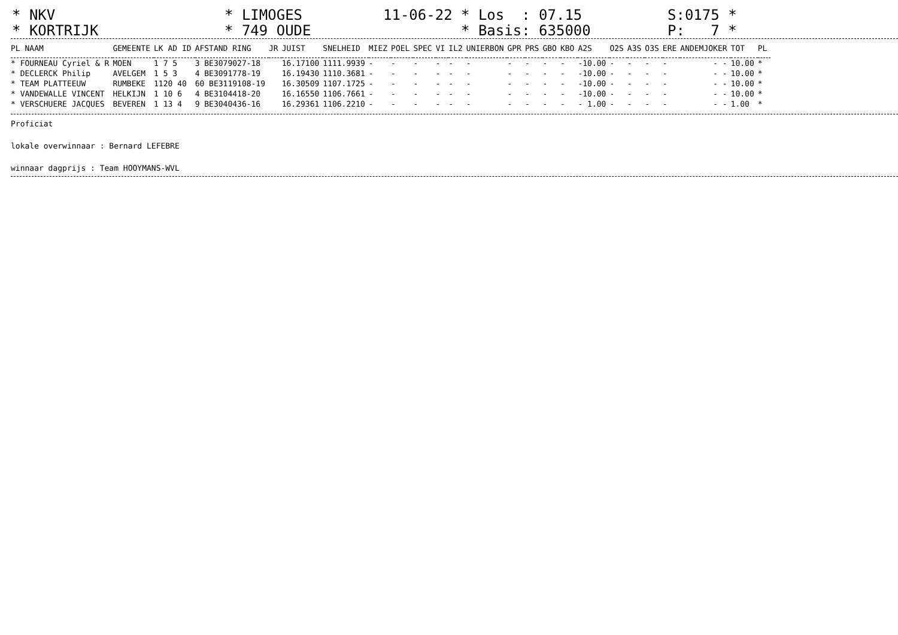* NKV
* KORTRIJK
* LIMOGES
* 749 OUDE
11-06-22
* Los : 07.15
* Basis: 635000
S:0175 *
P: 7 *
| PL NAAM | GEMEENTE | LK AD ID | AFSTAND RING | JR | JUIST | SNELHEID | MIEZ | POEL | SPEC | VI | IL2 | UNIERBON | GPR | PRS | GBO | KBO | A2S | O2S | A3S | O3S | ERE | ANDEMJOKER | TOT | PL |
| --- | --- | --- | --- | --- | --- | --- | --- | --- | --- | --- | --- | --- | --- | --- | --- | --- | --- | --- | --- | --- | --- | --- | --- | --- |
| * FOURNEAU Cyriel & R | MOEN | 1 7 5 | 3 BE3079027-18 | | 16.17100 | 1111.9939 | - | - | - | - | - | - | - | - | - | - | -10.00 | - | - | - | - | - - | 10.00 | * |
| * DECLERCK Philip | AVELGEM | 1 5 3 | 4 BE3091778-19 | | 16.19430 | 1110.3681 | - | - | - | - | - | - | - | - | - | - | -10.00 | - | - | - | - | - - | 10.00 | * |
| * TEAM PLATTEEUW | RUMBEKE | 1120 40 | 60 BE3119108-19 | | 16.30509 | 1107.1725 | - | - | - | - | - | - | - | - | - | - | -10.00 | - | - | - | - | - - | 10.00 | * |
| * VANDEWALLE VINCENT | HELKIJN | 1 10 6 | 4 BE3104418-20 | | 16.16550 | 1106.7661 | - | - | - | - | - | - | - | - | - | - | -10.00 | - | - | - | - | - - | 10.00 | * |
| * VERSCHUERE JACQUES | BEVEREN | 1 13 4 | 9 BE3040436-16 | | 16.29361 | 1106.2210 | - | - | - | - | - | - | - | - | - | - | - 1.00 | - | - | - | - | - - | 1.00 | * |
Proficiat
lokale overwinnaar : Bernard LEFEBRE
winnaar dagprijs : Team HOOYMANS-WVL